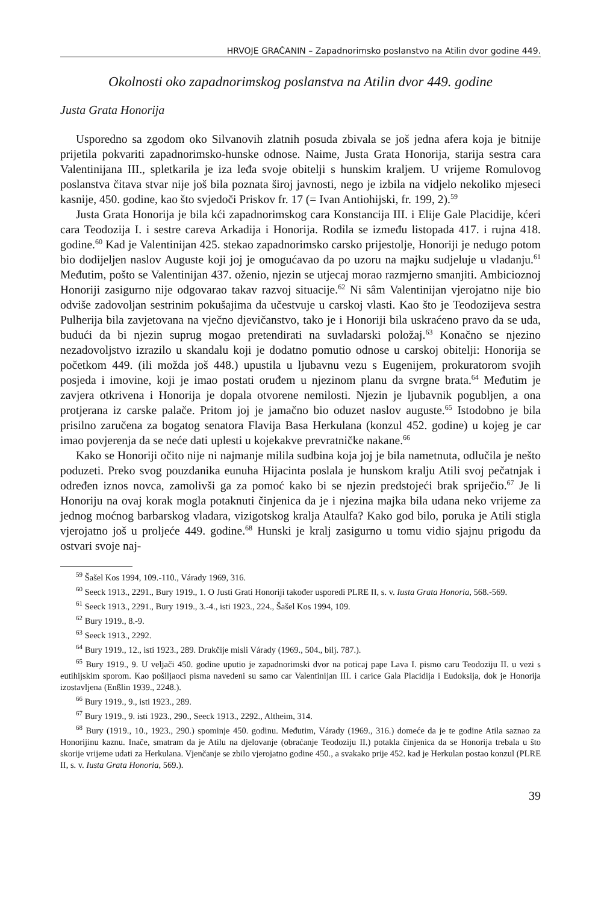HRVOJE GRAČANIN – Zapadnorimsko poslanstvo na Atilin dvor godine 449.
Okolnosti oko zapadnorimskog poslanstva na Atilin dvor 449. godine
Justa Grata Honorija
Usporedno sa zgodom oko Silvanovih zlatnih posuda zbivala se još jedna afera koja je bitnije prijetila pokvariti zapadnorimsko-hunske odnose. Naime, Justa Grata Honorija, starija sestra cara Valentinijana III., spletkarila je iza leđa svoje obitelji s hunskim kraljem. U vrijeme Romulovog poslanstva čitava stvar nije još bila poznata široj javnosti, nego je izbila na vidjelo nekoliko mjeseci kasnije, 450. godine, kao što svjedoči Priskov fr. 17 (= Ivan Antiohijski, fr. 199, 2).<sup>59</sup>
Justa Grata Honorija je bila kći zapadnorimskog cara Konstancija III. i Elije Gale Placidije, kćeri cara Teodozija I. i sestre careva Arkadija i Honorija. Rodila se između listopada 417. i rujna 418. godine.<sup>60</sup> Kad je Valentinijan 425. stekao zapadnorimsko carsko prijestolje, Honoriji je nedugo potom bio dodijeljen naslov Auguste koji joj je omogućavao da po uzoru na majku sudjeluje u vladanju.<sup>61</sup> Međutim, pošto se Valentinijan 437. oženio, njezin se utjecaj morao razmjerno smanjiti. Ambicioznoj Honoriji zasigurno nije odgovarao takav razvoj situacije.<sup>62</sup> Ni sâm Valentinijan vjerojatno nije bio odviše zadovoljan sestrinim pokušajima da učestvuje u carskoj vlasti. Kao što je Teodozijeva sestra Pulherija bila zavjetovana na vječno djevičanstvo, tako je i Honoriji bila uskraćeno pravo da se uda, budući da bi njezin suprug mogao pretendirati na suvladarski položaj.<sup>63</sup> Konačno se njezino nezadovoljstvo izrazilo u skandalu koji je dodatno pomutio odnose u carskoj obitelji: Honorija se početkom 449. (ili možda još 448.) upustila u ljubavnu vezu s Eugenijem, prokuratorom svojih posjeda i imovine, koji je imao postati oruđem u njezinom planu da svrgne brata.<sup>64</sup> Međutim je zavjera otkrivena i Honorija je dopala otvorene nemilosti. Njezin je ljubavnik pogubljen, a ona protjerana iz carske palače. Pritom joj je jamačno bio oduzet naslov auguste.<sup>65</sup> Istodobno je bila prisilno zaručena za bogatog senatora Flavija Basa Herkulana (konzul 452. godine) u kojeg je car imao povjerenja da se neće dati uplesti u kojekakve prevratničke nakane.<sup>66</sup>
Kako se Honoriji očito nije ni najmanje milila sudbina koja joj je bila nametnuta, odlučila je nešto poduzeti. Preko svog pouzdanika eunuha Hijacinta poslala je hunskom kralju Atili svoj pečatnjak i određen iznos novca, zamolivši ga za pomoć kako bi se njezin predstojeći brak spriječio.<sup>67</sup> Je li Honoriju na ovaj korak mogla potaknuti činjenica da je i njezina majka bila udana neko vrijeme za jednog moćnog barbarskog vladara, vizigotskog kralja Ataulfa? Kako god bilo, poruka je Atili stigla vjerojatno još u proljeće 449. godine.<sup>68</sup> Hunski je kralj zasigurno u tomu vidio sjajnu prigodu da ostvari svoje naj-
<sup>59</sup> Šašel Kos 1994, 109.-110., Várady 1969, 316.
<sup>60</sup> Seeck 1913., 2291., Bury 1919., 1. O Justi Grati Honoriji također usporedi PLRE II, s. v. Iusta Grata Honoria, 568.-569.
<sup>61</sup> Seeck 1913., 2291., Bury 1919., 3.-4., isti 1923., 224., Šašel Kos 1994, 109.
<sup>62</sup> Bury 1919., 8.-9.
<sup>63</sup> Seeck 1913., 2292.
<sup>64</sup> Bury 1919., 12., isti 1923., 289. Drukčije misli Várady (1969., 504., bilj. 787.).
<sup>65</sup> Bury 1919., 9. U veljači 450. godine uputio je zapadnorimski dvor na poticaj pape Lava I. pismo caru Teodoziju II. u vezi s eutihijskim sporom. Kao pošiljaoci pisma navedeni su samo car Valentinijan III. i carice Gala Placidija i Eudoksija, dok je Honorija izostavljena (Enßlin 1939., 2248.).
<sup>66</sup> Bury 1919., 9., isti 1923., 289.
<sup>67</sup> Bury 1919., 9. isti 1923., 290., Seeck 1913., 2292., Altheim, 314.
<sup>68</sup> Bury (1919., 10., 1923., 290.) spominje 450. godinu. Međutim, Várady (1969., 316.) domeće da je te godine Atila saznao za Honorijinu kaznu. Inače, smatram da je Atilu na djelovanje (obraćanje Teodoziju II.) potakla činjenica da se Honorija trebala u što skorije vrijeme udati za Herkulana. Vjenčanje se zbilo vjerojatno godine 450., a svakako prije 452. kad je Herkulan postao konzul (PLRE II, s. v. Iusta Grata Honoria, 569.).
39